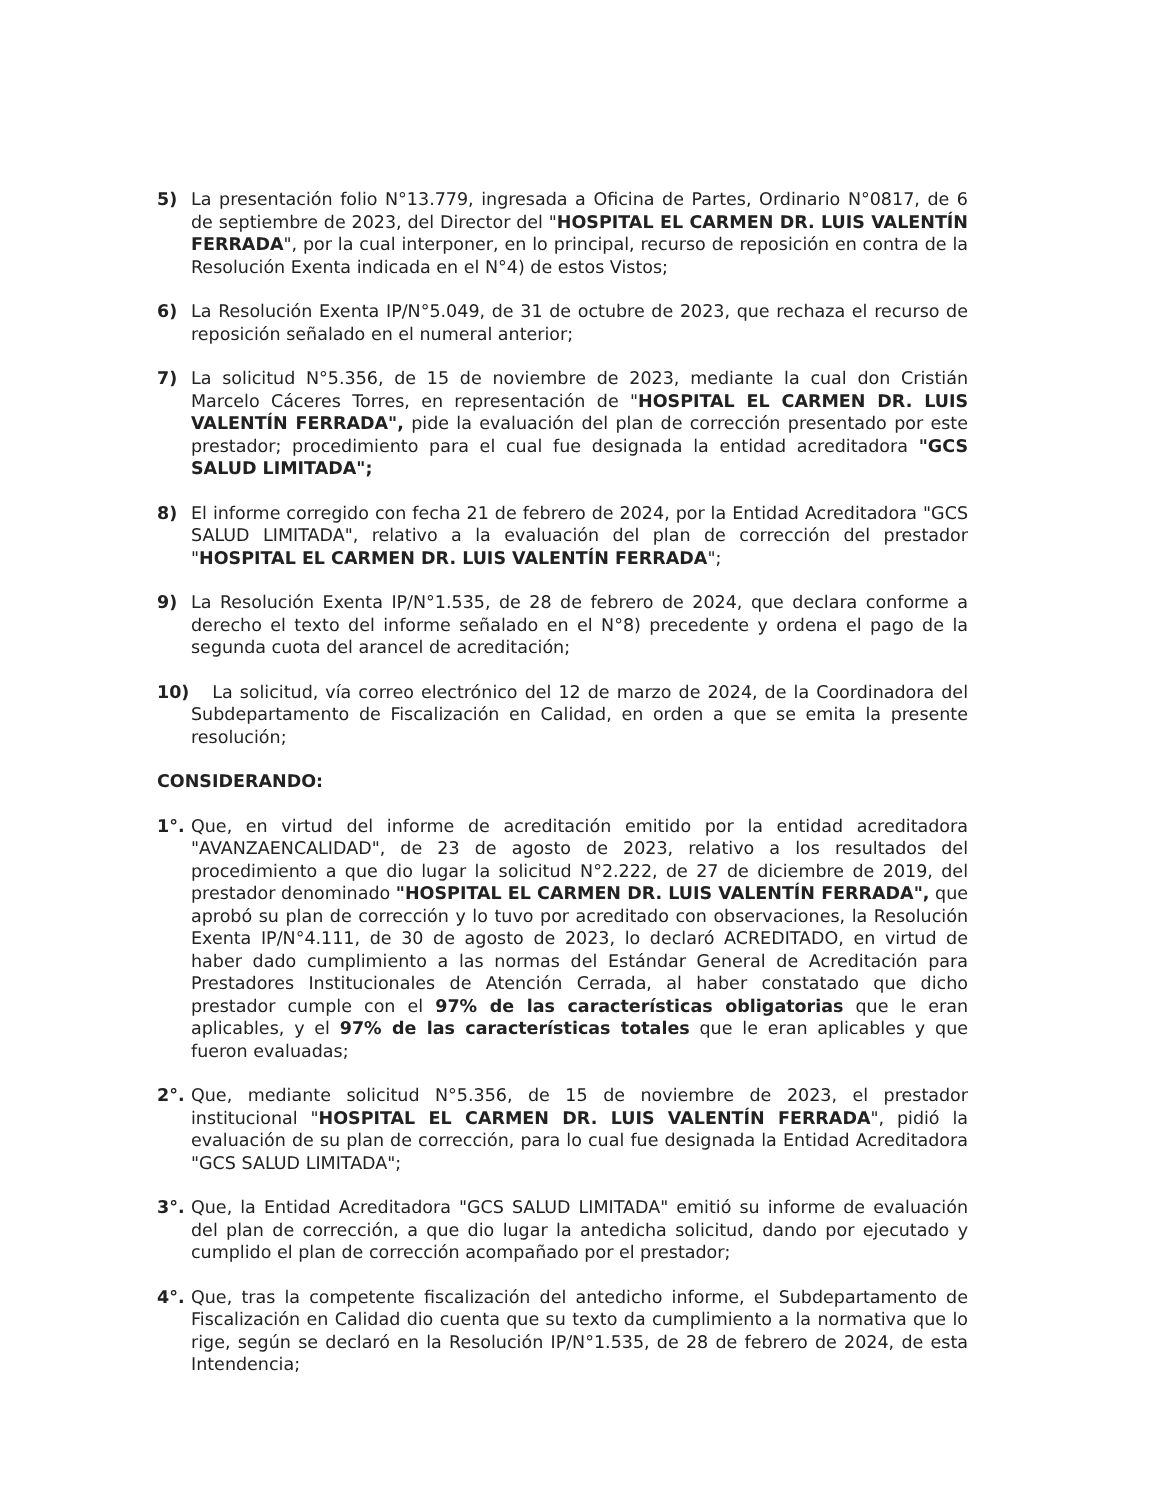5) La presentación folio N°13.779, ingresada a Oficina de Partes, Ordinario N°0817, de 6 de septiembre de 2023, del Director del "HOSPITAL EL CARMEN DR. LUIS VALENTÍN FERRADA", por la cual interponer, en lo principal, recurso de reposición en contra de la Resolución Exenta indicada en el N°4) de estos Vistos;
6) La Resolución Exenta IP/N°5.049, de 31 de octubre de 2023, que rechaza el recurso de reposición señalado en el numeral anterior;
7) La solicitud N°5.356, de 15 de noviembre de 2023, mediante la cual don Cristián Marcelo Cáceres Torres, en representación de "HOSPITAL EL CARMEN DR. LUIS VALENTÍN FERRADA", pide la evaluación del plan de corrección presentado por este prestador; procedimiento para el cual fue designada la entidad acreditadora "GCS SALUD LIMITADA";
8) El informe corregido con fecha 21 de febrero de 2024, por la Entidad Acreditadora "GCS SALUD LIMITADA", relativo a la evaluación del plan de corrección del prestador "HOSPITAL EL CARMEN DR. LUIS VALENTÍN FERRADA";
9) La Resolución Exenta IP/N°1.535, de 28 de febrero de 2024, que declara conforme a derecho el texto del informe señalado en el N°8) precedente y ordena el pago de la segunda cuota del arancel de acreditación;
10) La solicitud, vía correo electrónico del 12 de marzo de 2024, de la Coordinadora del Subdepartamento de Fiscalización en Calidad, en orden a que se emita la presente resolución;
CONSIDERANDO:
1°. Que, en virtud del informe de acreditación emitido por la entidad acreditadora "AVANZAENCALIDAD", de 23 de agosto de 2023, relativo a los resultados del procedimiento a que dio lugar la solicitud N°2.222, de 27 de diciembre de 2019, del prestador denominado "HOSPITAL EL CARMEN DR. LUIS VALENTÍN FERRADA", que aprobó su plan de corrección y lo tuvo por acreditado con observaciones, la Resolución Exenta IP/N°4.111, de 30 de agosto de 2023, lo declaró ACREDITADO, en virtud de haber dado cumplimiento a las normas del Estándar General de Acreditación para Prestadores Institucionales de Atención Cerrada, al haber constatado que dicho prestador cumple con el 97% de las características obligatorias que le eran aplicables, y el 97% de las características totales que le eran aplicables y que fueron evaluadas;
2°. Que, mediante solicitud N°5.356, de 15 de noviembre de 2023, el prestador institucional "HOSPITAL EL CARMEN DR. LUIS VALENTÍN FERRADA", pidió la evaluación de su plan de corrección, para lo cual fue designada la Entidad Acreditadora "GCS SALUD LIMITADA";
3°. Que, la Entidad Acreditadora "GCS SALUD LIMITADA" emitió su informe de evaluación del plan de corrección, a que dio lugar la antedicha solicitud, dando por ejecutado y cumplido el plan de corrección acompañado por el prestador;
4°. Que, tras la competente fiscalización del antedicho informe, el Subdepartamento de Fiscalización en Calidad dio cuenta que su texto da cumplimiento a la normativa que lo rige, según se declaró en la Resolución IP/N°1.535, de 28 de febrero de 2024, de esta Intendencia;